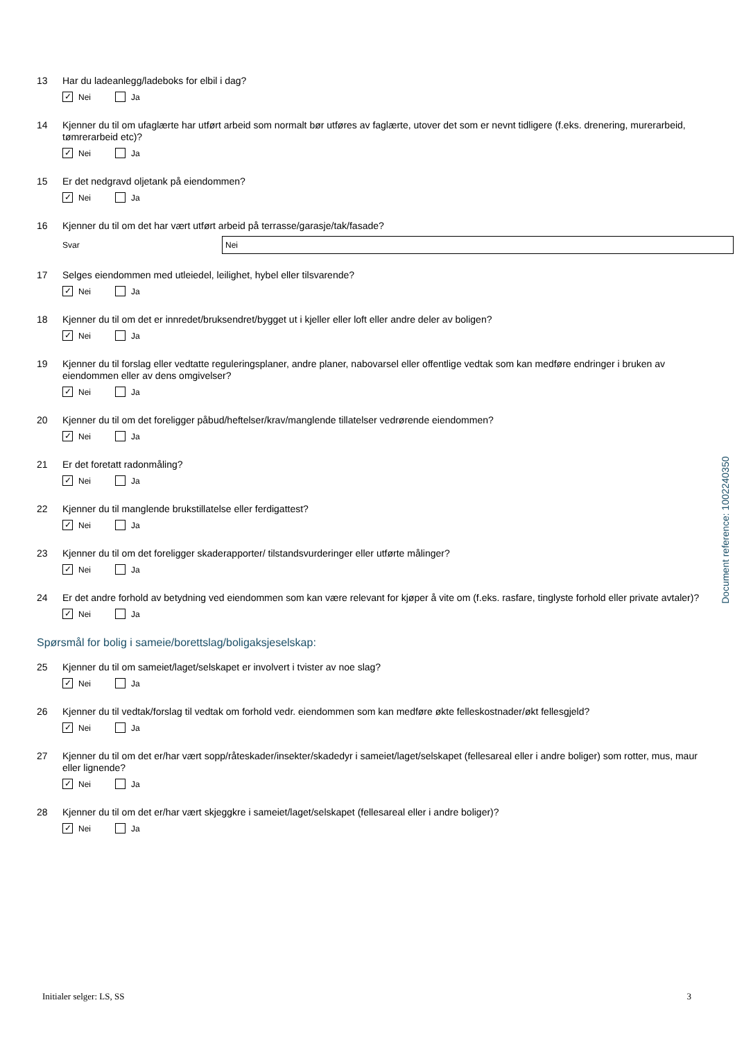13 Har du ladeanlegg/ladeboks for elbil i dag?
✓ Nei Ja
14 Kjenner du til om ufaglærte har utført arbeid som normalt bør utføres av faglærte, utover det som er nevnt tidligere (f.eks. drenering, murerarbeid, tømrerarbeid etc)?
✓ Nei Ja
15 Er det nedgravd oljetank på eiendommen?
✓ Nei Ja
16 Kjenner du til om det har vært utført arbeid på terrasse/garasje/tak/fasade?
Svar Nei
17 Selges eiendommen med utleiedel, leilighet, hybel eller tilsvarende?
✓ Nei Ja
18 Kjenner du til om det er innredet/bruksendret/bygget ut i kjeller eller loft eller andre deler av boligen?
✓ Nei Ja
19 Kjenner du til forslag eller vedtatte reguleringsplaner, andre planer, nabovarsel eller offentlige vedtak som kan medføre endringer i bruken av eiendommen eller av dens omgivelser?
✓ Nei Ja
20 Kjenner du til om det foreligger påbud/heftelser/krav/manglende tillatelser vedrørende eiendommen?
✓ Nei Ja
21 Er det foretatt radonmåling?
✓ Nei Ja
22 Kjenner du til manglende brukstillatelse eller ferdigattest?
✓ Nei Ja
23 Kjenner du til om det foreligger skaderapporter/ tilstandsvurderinger eller utførte målinger?
✓ Nei Ja
24 Er det andre forhold av betydning ved eiendommen som kan være relevant for kjøper å vite om (f.eks. rasfare, tinglyste forhold eller private avtaler)?
✓ Nei Ja
Spørsmål for bolig i sameie/borettslag/boligaksjeselskap:
25 Kjenner du til om sameiet/laget/selskapet er involvert i tvister av noe slag?
✓ Nei Ja
26 Kjenner du til vedtak/forslag til vedtak om forhold vedr. eiendommen som kan medføre økte felleskostnader/økt fellesgjeld?
✓ Nei Ja
27 Kjenner du til om det er/har vært sopp/råteskader/insekter/skadedyr i sameiet/laget/selskapet (fellesareal eller i andre boliger) som rotter, mus, maur eller lignende?
✓ Nei Ja
28 Kjenner du til om det er/har vært skjeggkre i sameiet/laget/selskapet (fellesareal eller i andre boliger)?
✓ Nei Ja
Document reference: 1002240350
Initialer selger: LS, SS 3